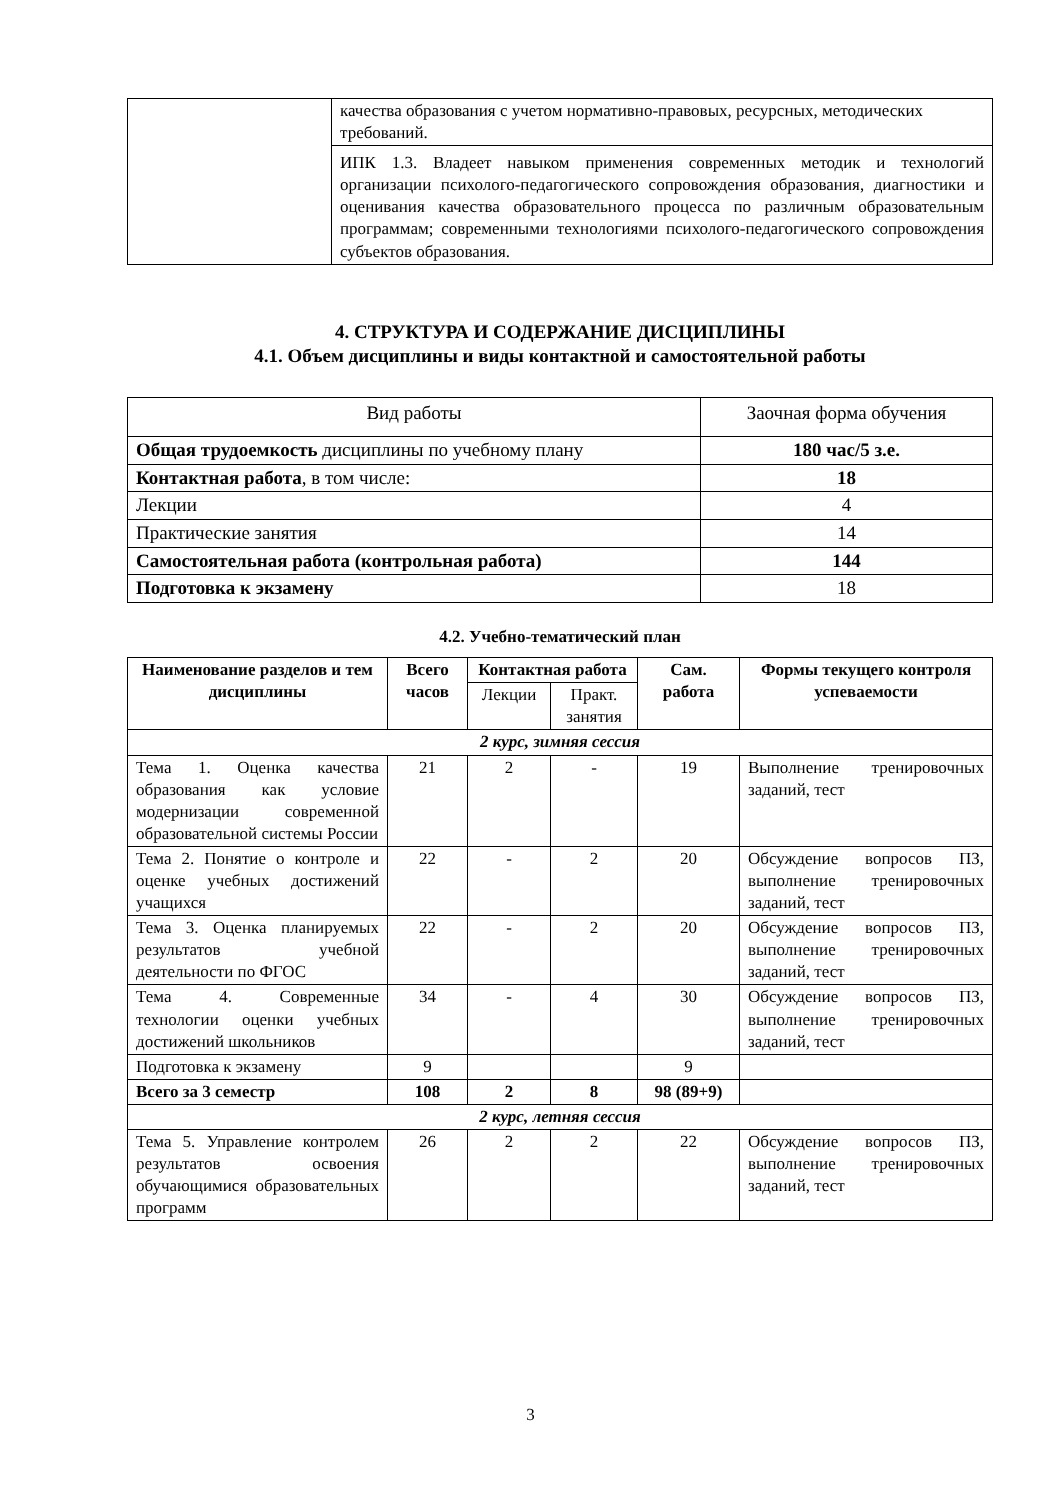| | качества образования с учетом нормативно-правовых, ресурсных, методических требований. |
| | ИПК 1.3. Владеет навыком применения современных методик и технологий организации психолого-педагогического сопровождения образования, диагностики и оценивания качества образовательного процесса по различным образовательным программам; современными технологиями психолого-педагогического сопровождения субъектов образования. |
4. СТРУКТУРА И СОДЕРЖАНИЕ ДИСЦИПЛИНЫ
4.1. Объем дисциплины и виды контактной и самостоятельной работы
| Вид работы | Заочная форма обучения |
| Общая трудоемкость дисциплины по учебному плану | 180 час/5 з.е. |
| Контактная работа , в том числе: | 18 |
| Лекции | 4 |
| Практические занятия | 14 |
| Самостоятельная работа (контрольная работа) | 144 |
| Подготовка к экзамену | 18 |
4.2. Учебно-тематический план
| Наименование разделов и тем дисциплины | Всего часов | Контактная работа | | Сам. работа | Формы текущего контроля успеваемости |
| --- | --- | --- | --- | --- | --- |
| | | Лекции | Практ. занятия | | |
| 2 курс, зимняя сессия | | | | | |
| Тема 1. Оценка качества образования как условие модернизации современной образовательной системы России | 21 | 2 | - | 19 | Выполнение тренировочных заданий, тест |
| Тема 2. Понятие о контроле и оценке учебных достижений учащихся | 22 | - | 2 | 20 | Обсуждение вопросов ПЗ, выполнение тренировочных заданий, тест |
| Тема 3. Оценка планируемых результатов учебной деятельности по ФГОС | 22 | - | 2 | 20 | Обсуждение вопросов ПЗ, выполнение тренировочных заданий, тест |
| Тема 4. Современные технологии оценки учебных достижений школьников | 34 | - | 4 | 30 | Обсуждение вопросов ПЗ, выполнение тренировочных заданий, тест |
| Подготовка к экзамену | 9 | | | 9 | |
| Всего за 3 семестр | 108 | 2 | 8 | 98 (89+9) | |
| 2 курс, летняя сессия | | | | | |
| Тема 5. Управление контролем результатов освоения обучающимися образовательных программ | 26 | 2 | 2 | 22 | Обсуждение вопросов ПЗ, выполнение тренировочных заданий, тест |
3